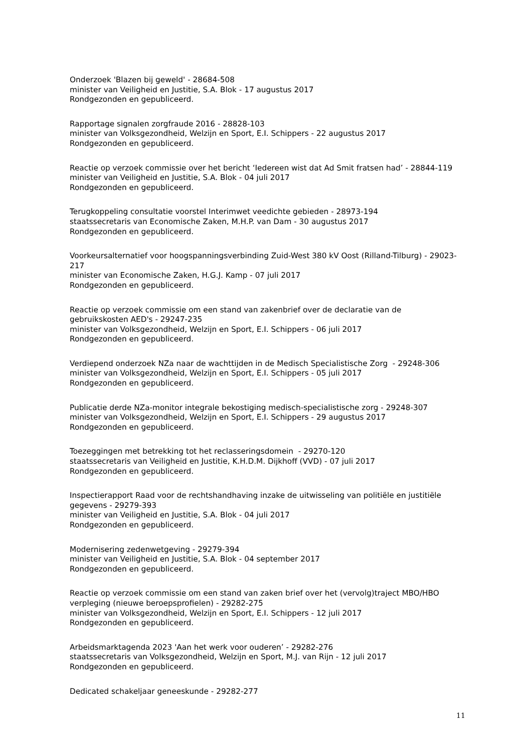Onderzoek 'Blazen bij geweld' - 28684-508
minister van Veiligheid en Justitie, S.A. Blok - 17 augustus 2017
Rondgezonden en gepubliceerd.
Rapportage signalen zorgfraude 2016 - 28828-103
minister van Volksgezondheid, Welzijn en Sport, E.I. Schippers - 22 augustus 2017
Rondgezonden en gepubliceerd.
Reactie op verzoek commissie over het bericht ‘Iedereen wist dat Ad Smit fratsen had’ - 28844-119
minister van Veiligheid en Justitie, S.A. Blok - 04 juli 2017
Rondgezonden en gepubliceerd.
Terugkoppeling consultatie voorstel Interimwet veedichte gebieden - 28973-194
staatssecretaris van Economische Zaken, M.H.P. van Dam - 30 augustus 2017
Rondgezonden en gepubliceerd.
Voorkeursalternatief voor hoogspanningsverbinding Zuid-West 380 kV Oost (Rilland-Tilburg) - 29023-217
minister van Economische Zaken, H.G.J. Kamp - 07 juli 2017
Rondgezonden en gepubliceerd.
Reactie op verzoek commissie om een stand van zakenbrief over de declaratie van de gebruikskosten AED's - 29247-235
minister van Volksgezondheid, Welzijn en Sport, E.I. Schippers - 06 juli 2017
Rondgezonden en gepubliceerd.
Verdiepend onderzoek NZa naar de wachttijden in de Medisch Specialistische Zorg - 29248-306
minister van Volksgezondheid, Welzijn en Sport, E.I. Schippers - 05 juli 2017
Rondgezonden en gepubliceerd.
Publicatie derde NZa-monitor integrale bekostiging medisch-specialistische zorg - 29248-307
minister van Volksgezondheid, Welzijn en Sport, E.I. Schippers - 29 augustus 2017
Rondgezonden en gepubliceerd.
Toezeggingen met betrekking tot het reclasseringsdomein - 29270-120
staatssecretaris van Veiligheid en Justitie, K.H.D.M. Dijkhoff (VVD) - 07 juli 2017
Rondgezonden en gepubliceerd.
Inspectierapport Raad voor de rechtshandhaving inzake de uitwisseling van politiële en justitiële gegevens - 29279-393
minister van Veiligheid en Justitie, S.A. Blok - 04 juli 2017
Rondgezonden en gepubliceerd.
Modernisering zedenwetgeving - 29279-394
minister van Veiligheid en Justitie, S.A. Blok - 04 september 2017
Rondgezonden en gepubliceerd.
Reactie op verzoek commissie om een stand van zaken brief over het (vervolg)traject MBO/HBO verpleging (nieuwe beroepsprofielen) - 29282-275
minister van Volksgezondheid, Welzijn en Sport, E.I. Schippers - 12 juli 2017
Rondgezonden en gepubliceerd.
Arbeidsmarktagenda 2023 'Aan het werk voor ouderen’ - 29282-276
staatssecretaris van Volksgezondheid, Welzijn en Sport, M.J. van Rijn - 12 juli 2017
Rondgezonden en gepubliceerd.
Dedicated schakeljaar geneeskunde - 29282-277
11